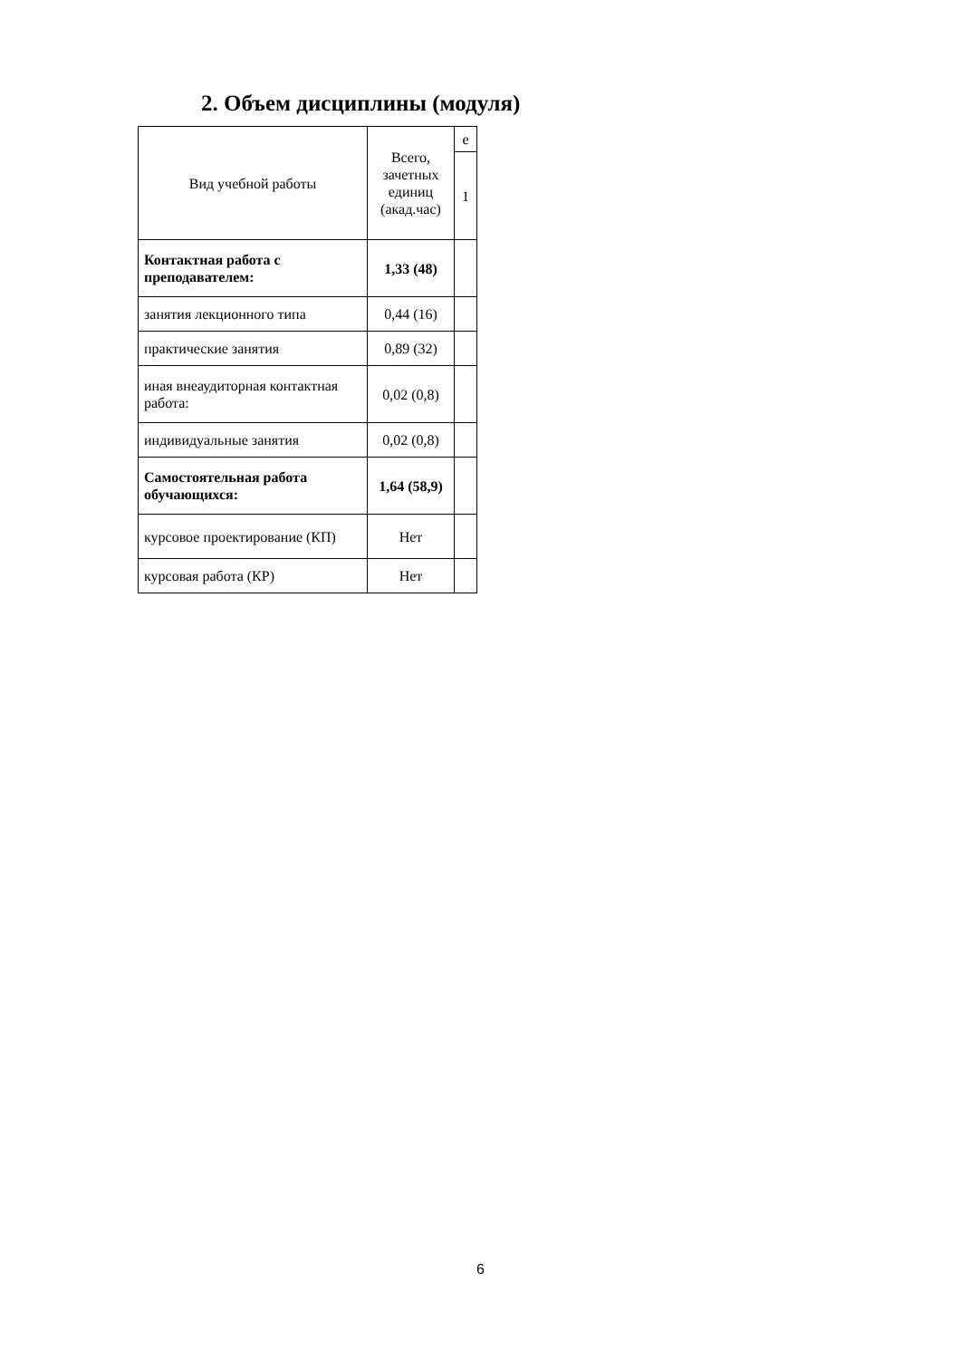2. Объем дисциплины (модуля)
| Вид учебной работы | Всего, зачетных единиц (акад.час) | е |
| | | 1 |
| Контактная работа с преподавателем: | 1,33 (48) | |
| занятия лекционного типа | 0,44 (16) | |
| практические занятия | 0,89 (32) | |
| иная внеаудиторная контактная работа: | 0,02 (0,8) | |
| индивидуальные занятия | 0,02 (0,8) | |
| Самостоятельная работа обучающихся: | 1,64 (58,9) | |
| курсовое проектирование (КП) | Нет | |
| курсовая работа (КР) | Нет | |
6